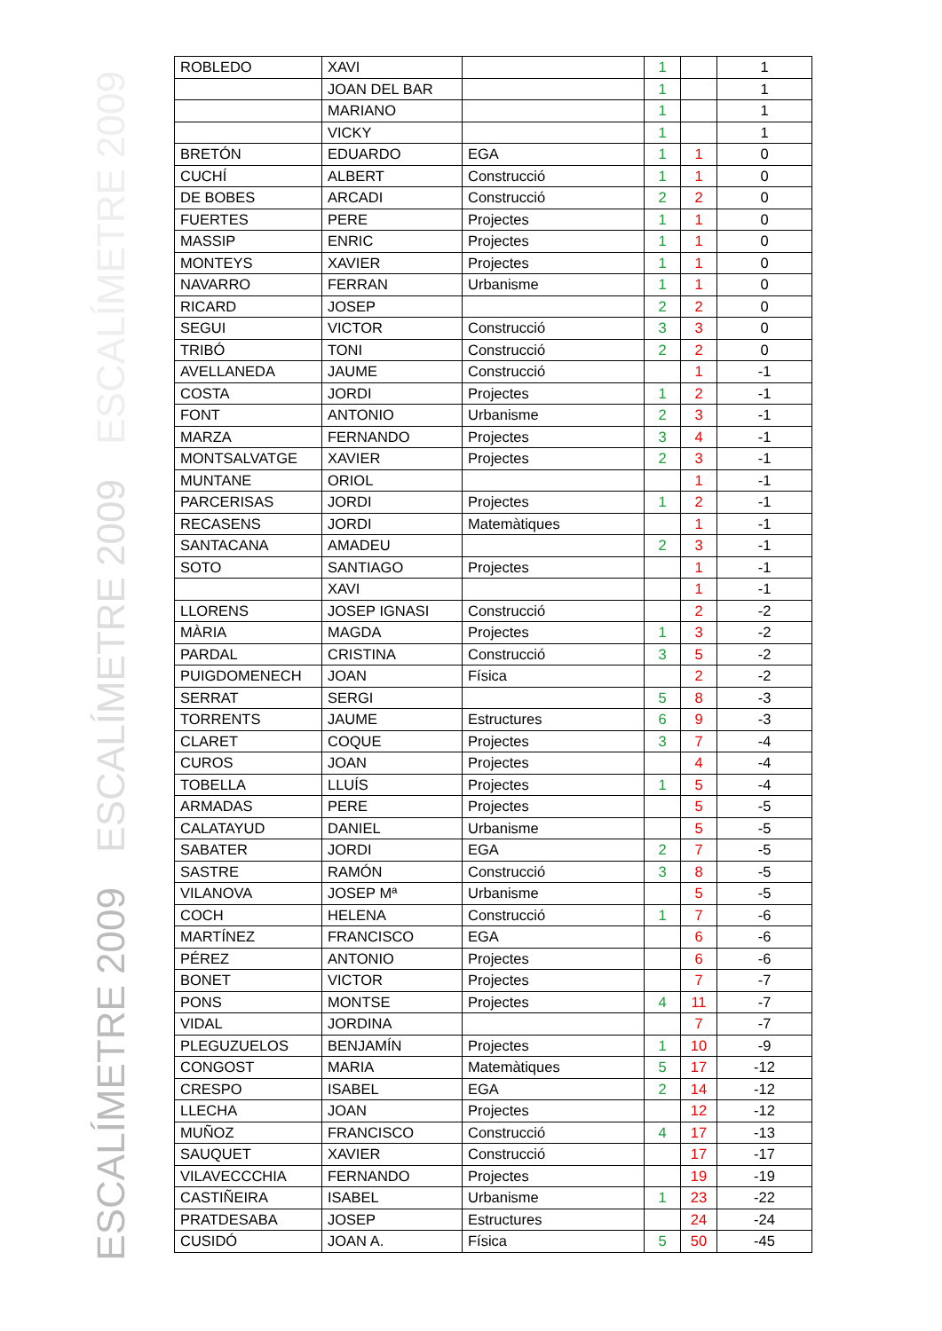ESCALÍMETRE 2009
ESCALÍMETRE 2009
ESCALÍMETRE 2009
| ROBLEDO | XAVI | | 1 | | 1 |
| | JOAN DEL BAR | | 1 | | 1 |
| | MARIANO | | 1 | | 1 |
| | VICKY | | 1 | | 1 |
| BRETÓN | EDUARDO | EGA | 1 | 1 | 0 |
| CUCHÍ | ALBERT | Construcció | 1 | 1 | 0 |
| DE BOBES | ARCADI | Construcció | 2 | 2 | 0 |
| FUERTES | PERE | Projectes | 1 | 1 | 0 |
| MASSIP | ENRIC | Projectes | 1 | 1 | 0 |
| MONTEYS | XAVIER | Projectes | 1 | 1 | 0 |
| NAVARRO | FERRAN | Urbanisme | 1 | 1 | 0 |
| RICARD | JOSEP | | 2 | 2 | 0 |
| SEGUI | VICTOR | Construcció | 3 | 3 | 0 |
| TRIBÓ | TONI | Construcció | 2 | 2 | 0 |
| AVELLANEDA | JAUME | Construcció | | 1 | -1 |
| COSTA | JORDI | Projectes | 1 | 2 | -1 |
| FONT | ANTONIO | Urbanisme | 2 | 3 | -1 |
| MARZA | FERNANDO | Projectes | 3 | 4 | -1 |
| MONTSALVATGE | XAVIER | Projectes | 2 | 3 | -1 |
| MUNTANE | ORIOL | | | 1 | -1 |
| PARCERISAS | JORDI | Projectes | 1 | 2 | -1 |
| RECASENS | JORDI | Matemàtiques | | 1 | -1 |
| SANTACANA | AMADEU | | 2 | 3 | -1 |
| SOTO | SANTIAGO | Projectes | | 1 | -1 |
| | XAVI | | | 1 | -1 |
| LLORENS | JOSEP IGNASI | Construcció | | 2 | -2 |
| MÀRIA | MAGDA | Projectes | 1 | 3 | -2 |
| PARDAL | CRISTINA | Construcció | 3 | 5 | -2 |
| PUIGDOMENECH | JOAN | Física | | 2 | -2 |
| SERRAT | SERGI | | 5 | 8 | -3 |
| TORRENTS | JAUME | Estructures | 6 | 9 | -3 |
| CLARET | COQUE | Projectes | 3 | 7 | -4 |
| CUROS | JOAN | Projectes | | 4 | -4 |
| TOBELLA | LLUÍS | Projectes | 1 | 5 | -4 |
| ARMADAS | PERE | Projectes | | 5 | -5 |
| CALATAYUD | DANIEL | Urbanisme | | 5 | -5 |
| SABATER | JORDI | EGA | 2 | 7 | -5 |
| SASTRE | RAMÓN | Construcció | 3 | 8 | -5 |
| VILANOVA | JOSEP Mª | Urbanisme | | 5 | -5 |
| COCH | HELENA | Construcció | 1 | 7 | -6 |
| MARTÍNEZ | FRANCISCO | EGA | | 6 | -6 |
| PÉREZ | ANTONIO | Projectes | | 6 | -6 |
| BONET | VICTOR | Projectes | | 7 | -7 |
| PONS | MONTSE | Projectes | 4 | 11 | -7 |
| VIDAL | JORDINA | | | 7 | -7 |
| PLEGUZUELOS | BENJAMÍN | Projectes | 1 | 10 | -9 |
| CONGOST | MARIA | Matemàtiques | 5 | 17 | -12 |
| CRESPO | ISABEL | EGA | 2 | 14 | -12 |
| LLECHA | JOAN | Projectes | | 12 | -12 |
| MUÑOZ | FRANCISCO | Construcció | 4 | 17 | -13 |
| SAUQUET | XAVIER | Construcció | | 17 | -17 |
| VILAVECCCHIA | FERNANDO | Projectes | | 19 | -19 |
| CASTIÑEIRA | ISABEL | Urbanisme | 1 | 23 | -22 |
| PRATDESABA | JOSEP | Estructures | | 24 | -24 |
| CUSIDÓ | JOAN A. | Física | 5 | 50 | -45 |